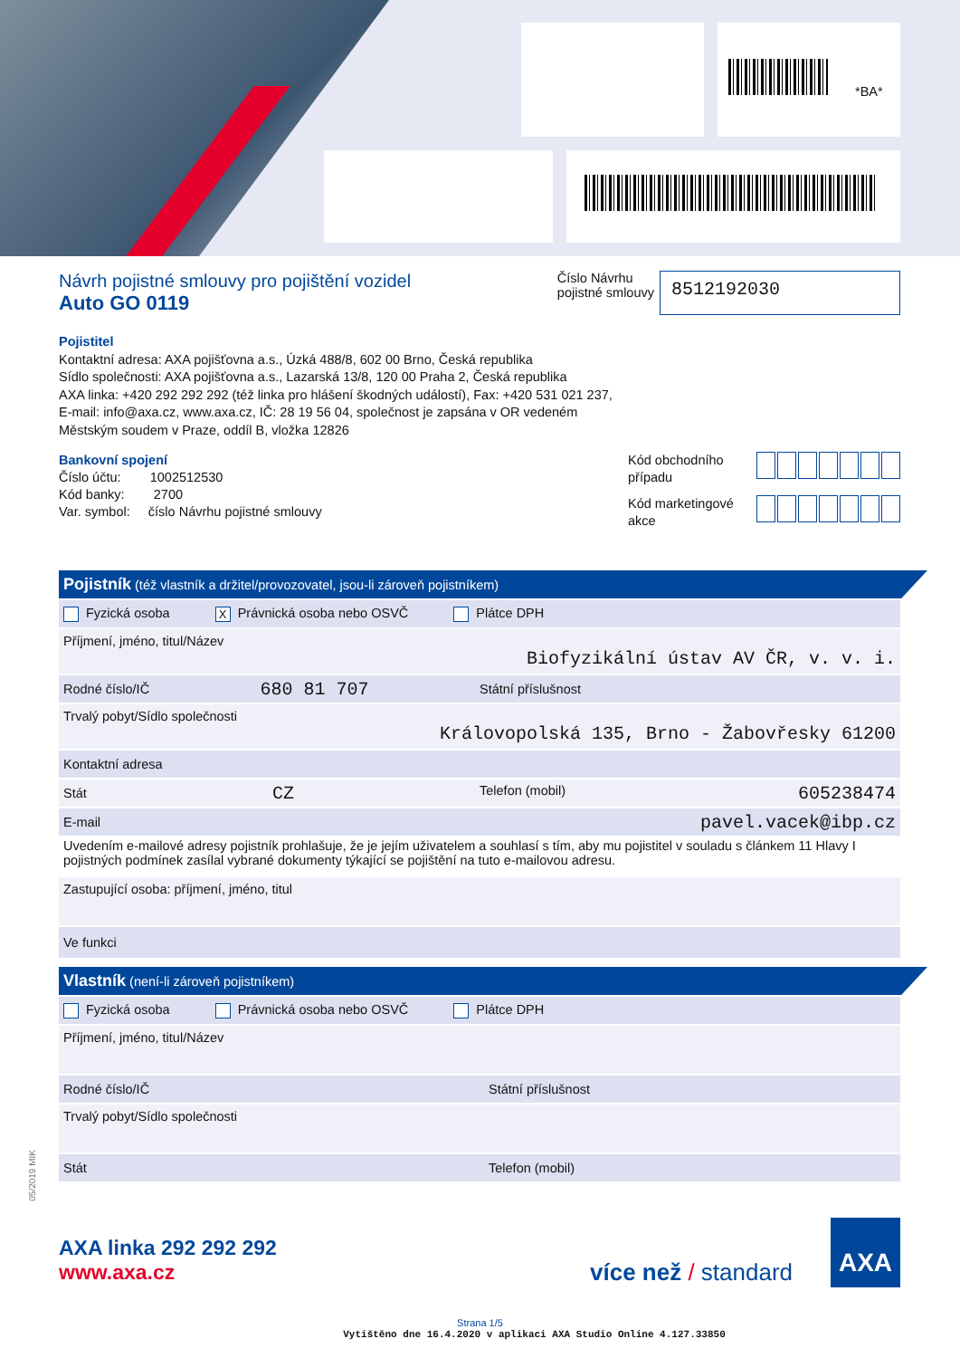*BA*
Návrh pojistné smlouvy pro pojištění vozidel
Auto GO 0119
Číslo Návrhu
pojistné smlouvy
8512192030
Pojistitel
Kontaktní adresa: AXA pojišťovna a.s., Úzká 488/8, 602 00 Brno, Česká republika
Sídlo společnosti: AXA pojišťovna a.s., Lazarská 13/8, 120 00 Praha 2, Česká republika
AXA linka: +420 292 292 292 (též linka pro hlášení škodných událostí), Fax: +420 531 021 237,
E-mail: info@axa.cz, www.axa.cz, IČ: 28 19 56 04, společnost je zapsána v OR vedeném
Městským soudem v Praze, oddíl B, vložka 12826
Bankovní spojení
Číslo účtu: 1002512530
Kód banky: 2700
Var. symbol: číslo Návrhu pojistné smlouvy
Kód obchodního případu
Kód marketingové akce
Pojistník (též vlastník a držitel/provozovatel, jsou-li zároveň pojistníkem)
Fyzická osoba X Právnická osoba nebo OSVČ Plátce DPH
Příjmení, jméno, titul/Název
Biofyzikální ústav AV ČR, v. v. i.
Rodné číslo/IČ 680 81 707 Státní příslušnost
Trvalý pobyt/Sídlo společnosti
Královopolská 135, Brno - Žabovřesky 61200
Kontaktní adresa
Stát CZ Telefon (mobil) 605238474
E-mail pavel.vacek@ibp.cz
Uvedením e-mailové adresy pojistník prohlašuje, že je jejím uživatelem a souhlasí s tím, aby mu pojistitel v souladu s článkem 11 Hlavy I pojistných podmínek zasílal vybrané dokumenty týkající se pojištění na tuto e-mailovou adresu.
Zastupující osoba: příjmení, jméno, titul
Ve funkci
Vlastník (není-li zároveň pojistníkem)
Fyzická osoba Právnická osoba nebo OSVČ Plátce DPH
Příjmení, jméno, titul/Název
Rodné číslo/IČ Státní příslušnost
Trvalý pobyt/Sídlo společnosti
Stát Telefon (mobil)
05/2019 MIK
AXA linka 292 292 292
www.axa.cz
více než / standard
AXA
Strana 1/5
Vytištěno dne 16.4.2020 v aplikaci AXA Studio Online 4.127.33850